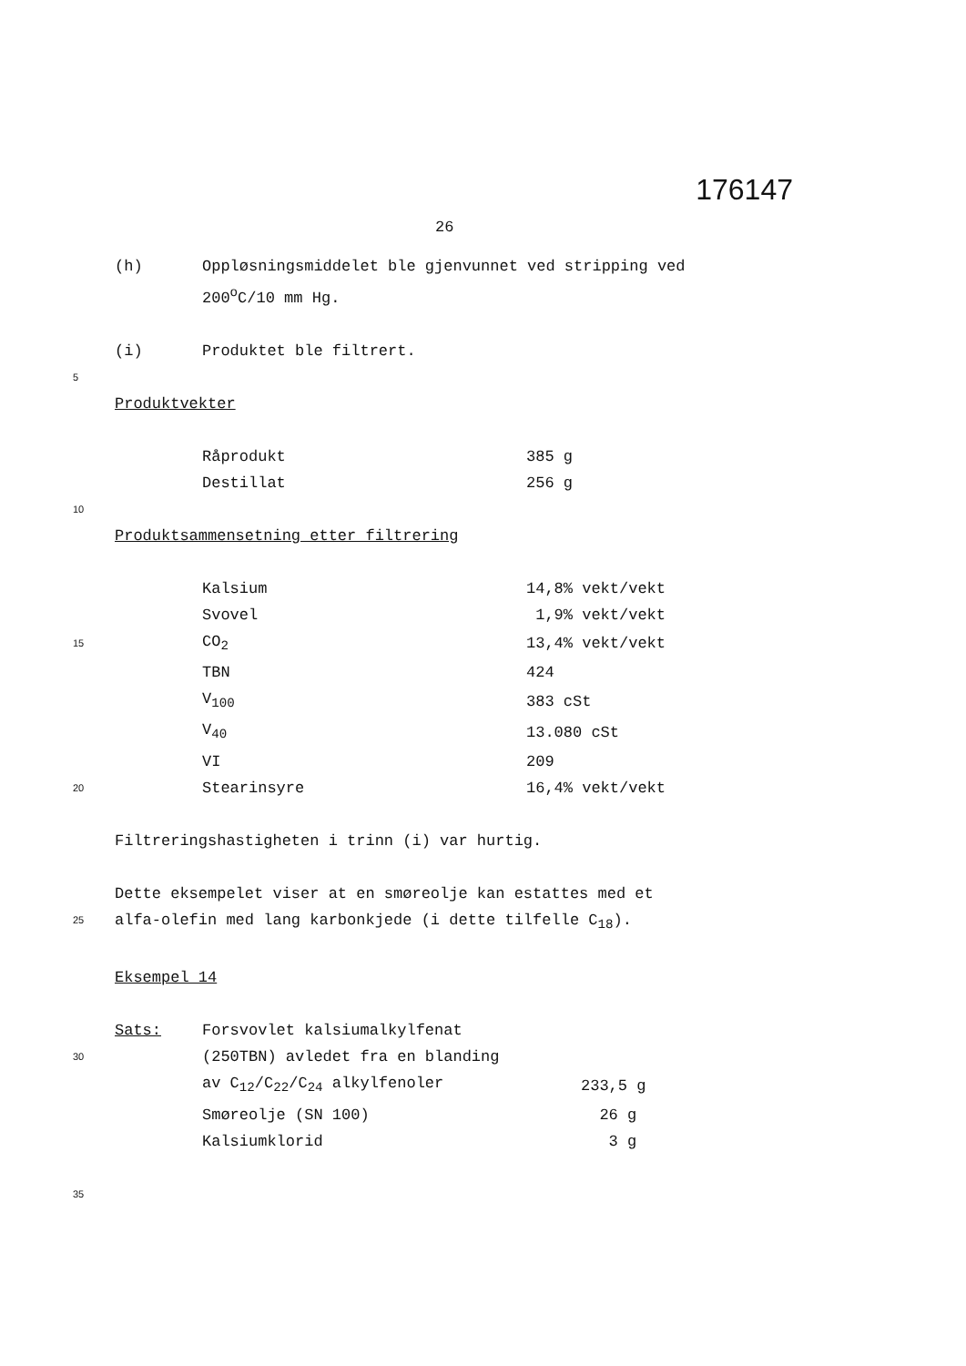176147
26
(h) Oppløsningsmiddelet ble gjenvunnet ved stripping ved
200<sup>o</sup>C/10 mm Hg.
(i) Produktet ble filtrert.
5
Produktvekter
| Råprodukt | 385 g |
| Destillat | 256 g |
10
Produktsammensetning etter filtrering
| | Kalsium | 14,8% vekt/vekt |
| | Svovel | 1,9% vekt/vekt |
| 15 | CO<sub>2</sub> | 13,4% vekt/vekt |
| | TBN | 424 |
| | V<sub>100</sub> | 383 cSt |
| | V<sub>40</sub> | 13.080 cSt |
| | VI | 209 |
| 20 | Stearinsyre | 16,4% vekt/vekt |
Filtreringshastigheten i trinn (i) var hurtig.
Dette eksempelet viser at en smøreolje kan estattes med et
25 alfa-olefin med lang karbonkjede (i dette tilfelle C<sub>18</sub>).
Eksempel 14
| | Sats: | Forsvovlet kalsiumalkylfenat | |
| 30 | | (250TBN) avledet fra en blanding | |
| | | av C<sub>12</sub>/C<sub>22</sub>/C<sub>24</sub> alkylfenoler | 233,5 g |
| | | Smøreolje (SN 100) | 26 g |
| | | Kalsiumklorid | 3 g |
35